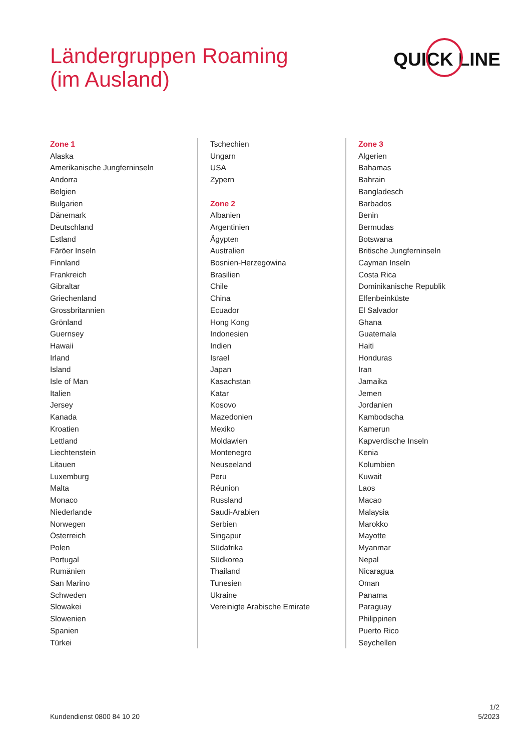Ländergruppen Roaming
(im Ausland)
QUICK LINE
Zone 1
Alaska
Amerikanische Jungferninseln
Andorra
Belgien
Bulgarien
Dänemark
Deutschland
Estland
Färöer Inseln
Finnland
Frankreich
Gibraltar
Griechenland
Grossbritannien
Grönland
Guernsey
Hawaii
Irland
Island
Isle of Man
Italien
Jersey
Kanada
Kroatien
Lettland
Liechtenstein
Litauen
Luxemburg
Malta
Monaco
Niederlande
Norwegen
Österreich
Polen
Portugal
Rumänien
San Marino
Schweden
Slowakei
Slowenien
Spanien
Türkei
Tschechien
Ungarn
USA
Zypern
Zone 2
Albanien
Argentinien
Ägypten
Australien
Bosnien-Herzegowina
Brasilien
Chile
China
Ecuador
Hong Kong
Indonesien
Indien
Israel
Japan
Kasachstan
Katar
Kosovo
Mazedonien
Mexiko
Moldawien
Montenegro
Neuseeland
Peru
Réunion
Russland
Saudi-Arabien
Serbien
Singapur
Südafrika
Südkorea
Thailand
Tunesien
Ukraine
Vereinigte Arabische Emirate
Zone 3
Algerien
Bahamas
Bahrain
Bangladesch
Barbados
Benin
Bermudas
Botswana
Britische Jungferninseln
Cayman Inseln
Costa Rica
Dominikanische Republik
Elfenbeinküste
El Salvador
Ghana
Guatemala
Haiti
Honduras
Iran
Jamaika
Jemen
Jordanien
Kambodscha
Kamerun
Kapverdische Inseln
Kenia
Kolumbien
Kuwait
Laos
Macao
Malaysia
Marokko
Mayotte
Myanmar
Nepal
Nicaragua
Oman
Panama
Paraguay
Philippinen
Puerto Rico
Seychellen
Kundendienst 0800 84 10 20
1/2
5/2023